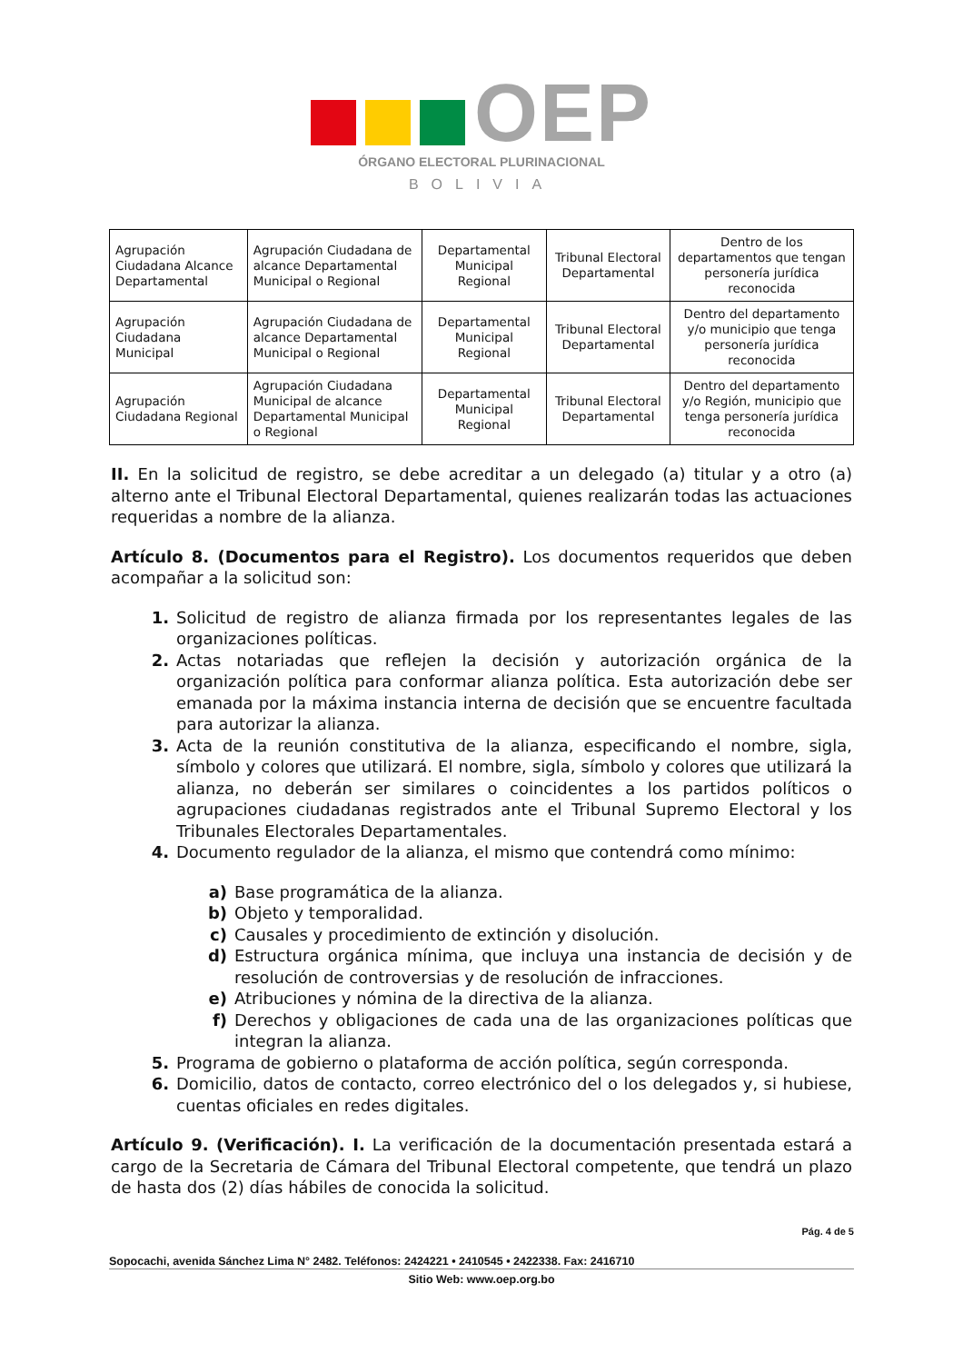OEP
ÓRGANO ELECTORAL PLURINACIONAL
BOLIVIA
| Agrupación Ciudadana Alcance Departamental | Agrupación Ciudadana de alcance Departamental Municipal o Regional | Departamental Municipal Regional | Tribunal Electoral Departamental | Dentro de los departamentos que tengan personería jurídica reconocida |
| Agrupación Ciudadana Municipal | Agrupación Ciudadana de alcance Departamental Municipal o Regional | Departamental Municipal Regional | Tribunal Electoral Departamental | Dentro del departamento y/o municipio que tenga personería jurídica reconocida |
| Agrupación Ciudadana Regional | Agrupación Ciudadana Municipal de alcance Departamental Municipal o Regional | Departamental Municipal Regional | Tribunal Electoral Departamental | Dentro del departamento y/o Región, municipio que tenga personería jurídica reconocida |
II. En la solicitud de registro, se debe acreditar a un delegado (a) titular y a otro (a) alterno ante el Tribunal Electoral Departamental, quienes realizarán todas las actuaciones requeridas a nombre de la alianza.
Artículo 8. (Documentos para el Registro). Los documentos requeridos que deben acompañar a la solicitud son:
1. Solicitud de registro de alianza firmada por los representantes legales de las organizaciones políticas.
2. Actas notariadas que reflejen la decisión y autorización orgánica de la organización política para conformar alianza política. Esta autorización debe ser emanada por la máxima instancia interna de decisión que se encuentre facultada para autorizar la alianza.
3. Acta de la reunión constitutiva de la alianza, especificando el nombre, sigla, símbolo y colores que utilizará. El nombre, sigla, símbolo y colores que utilizará la alianza, no deberán ser similares o coincidentes a los partidos políticos o agrupaciones ciudadanas registrados ante el Tribunal Supremo Electoral y los Tribunales Electorales Departamentales.
4. Documento regulador de la alianza, el mismo que contendrá como mínimo:
a) Base programática de la alianza.
b) Objeto y temporalidad.
c) Causales y procedimiento de extinción y disolución.
d) Estructura orgánica mínima, que incluya una instancia de decisión y de resolución de controversias y de resolución de infracciones.
e) Atribuciones y nómina de la directiva de la alianza.
f) Derechos y obligaciones de cada una de las organizaciones políticas que integran la alianza.
5. Programa de gobierno o plataforma de acción política, según corresponda.
6. Domicilio, datos de contacto, correo electrónico del o los delegados y, si hubiese, cuentas oficiales en redes digitales.
Artículo 9. (Verificación). I. La verificación de la documentación presentada estará a cargo de la Secretaria de Cámara del Tribunal Electoral competente, que tendrá un plazo de hasta dos (2) días hábiles de conocida la solicitud.
Pág. 4 de 5
Sopocachi, avenida Sánchez Lima N° 2482. Teléfonos: 2424221 • 2410545 • 2422338. Fax: 2416710
Sitio Web: www.oep.org.bo